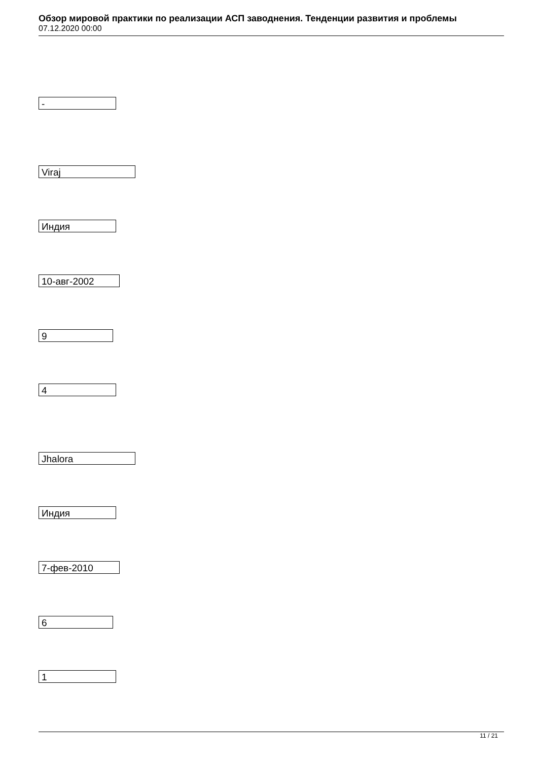Обзор мировой практики по реализации АСП заводнения. Тенденции развития и проблемы
07.12.2020 00:00
-
Viraj
Индия
10-авг-2002
9
4
Jhalora
Индия
7-фев-2010
6
1
11 / 21